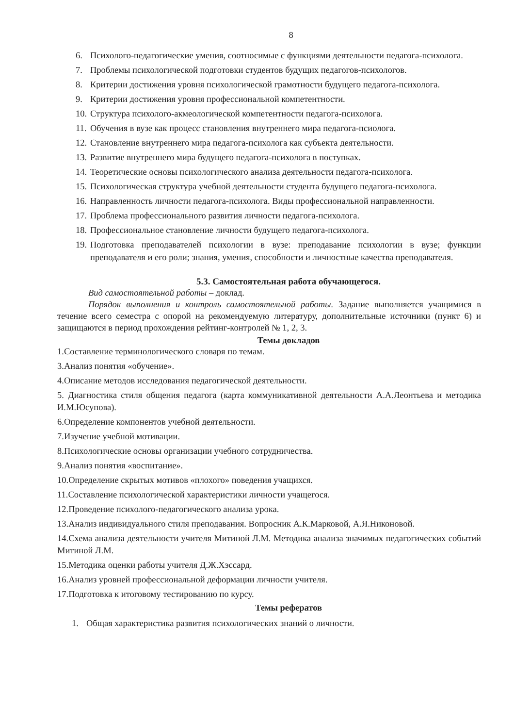8
6. Психолого-педагогические умения, соотносимые с функциями деятельности педагога-психолога.
7. Проблемы психологической подготовки студентов будущих педагогов-психологов.
8. Критерии достижения уровня психологической грамотности будущего педагога-психолога.
9. Критерии достижения уровня профессиональной компетентности.
10. Структура психолого-акмеологической компетентности педагога-психолога.
11. Обучения в вузе как процесс становления внутреннего мира педагога-псиолога.
12. Становление внутреннего мира педагога-психолога как субъекта деятельности.
13. Развитие внутреннего мира будущего педагога-психолога в поступках.
14. Теоретические основы психологического анализа деятельности педагога-психолога.
15. Психологическая структура учебной деятельности студента будущего педагога-психолога.
16. Направленность личности педагога-психолога. Виды профессиональной направленности.
17. Проблема профессионального развития личности педагога-психолога.
18. Профессиональное становление личности будущего педагога-психолога.
19. Подготовка преподавателей психологии в вузе: преподавание психологии в вузе; функции преподавателя и его роли; знания, умения, способности и личностные качества преподавателя.
5.3. Самостоятельная работа обучающегося.
Вид самостоятельной работы – доклад.
Порядок выполнения и контроль самостоятельной работы. Задание выполняется учащимися в течение всего семестра с опорой на рекомендуемую литературу, дополнительные источники (пункт 6) и защищаются в период прохождения рейтинг-контролей № 1, 2, 3.
Темы докладов
1.Составление терминологического словаря по темам.
3.Анализ понятия «обучение».
4.Описание методов исследования педагогической деятельности.
5. Диагностика стиля общения педагога (карта коммуникативной деятельности А.А.Леонтьева и методика И.М.Юсупова).
6.Определение компонентов учебной деятельности.
7.Изучение учебной мотивации.
8.Психологические основы организации учебного сотрудничества.
9.Анализ понятия «воспитание».
10.Определение скрытых мотивов «плохого» поведения учащихся.
11.Составление психологической характеристики личности учащегося.
12.Проведение психолого-педагогического анализа урока.
13.Анализ индивидуального стиля преподавания. Вопросник А.К.Марковой, А.Я.Никоновой.
14.Схема анализа деятельности учителя Митиной Л.М. Методика анализа значимых педагогических событий Митиной Л.М.
15.Методика оценки работы учителя Д.Ж.Хэссард.
16.Анализ уровней профессиональной деформации личности учителя.
17.Подготовка к итоговому тестированию по курсу.
Темы рефератов
1. Общая характеристика развития психологических знаний о личности.